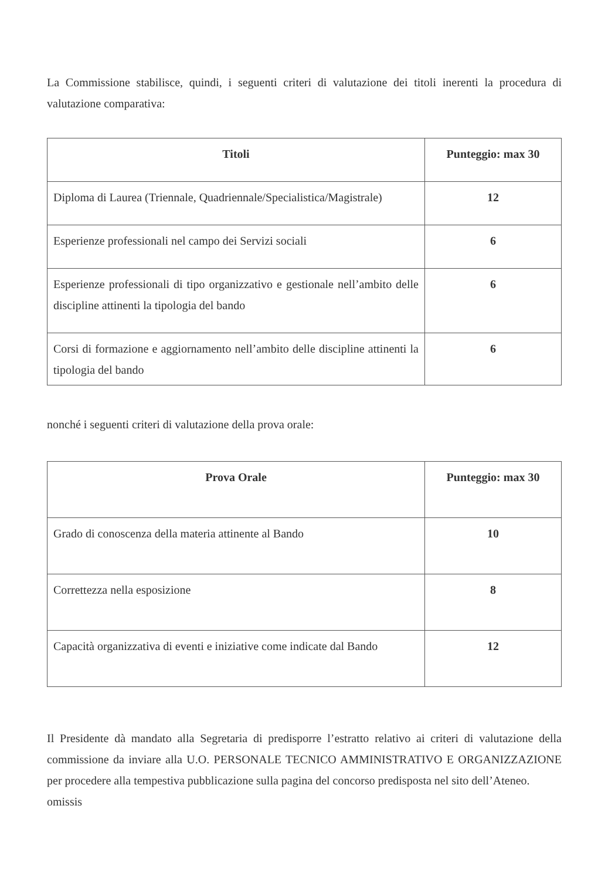La Commissione stabilisce, quindi, i seguenti criteri di valutazione dei titoli inerenti la procedura di valutazione comparativa:
| Titoli | Punteggio: max 30 |
| --- | --- |
| Diploma di Laurea (Triennale, Quadriennale/Specialistica/Magistrale) | 12 |
| Esperienze professionali nel campo dei Servizi sociali | 6 |
| Esperienze professionali di tipo organizzativo e gestionale nell’ambito delle discipline attinenti la tipologia del bando | 6 |
| Corsi di formazione e aggiornamento nell’ambito delle discipline attinenti la tipologia del bando | 6 |
nonché i seguenti criteri di valutazione della prova orale:
| Prova Orale | Punteggio: max 30 |
| --- | --- |
| Grado di conoscenza della materia attinente al Bando | 10 |
| Correttezza nella esposizione | 8 |
| Capacità organizzativa di eventi e iniziative come indicate dal Bando | 12 |
Il Presidente dà mandato alla Segretaria di predisporre l’estratto relativo ai criteri di valutazione della commissione da inviare alla U.O. PERSONALE TECNICO AMMINISTRATIVO E ORGANIZZAZIONE per procedere alla tempestiva pubblicazione sulla pagina del concorso predisposta nel sito dell’Ateneo.
omissis